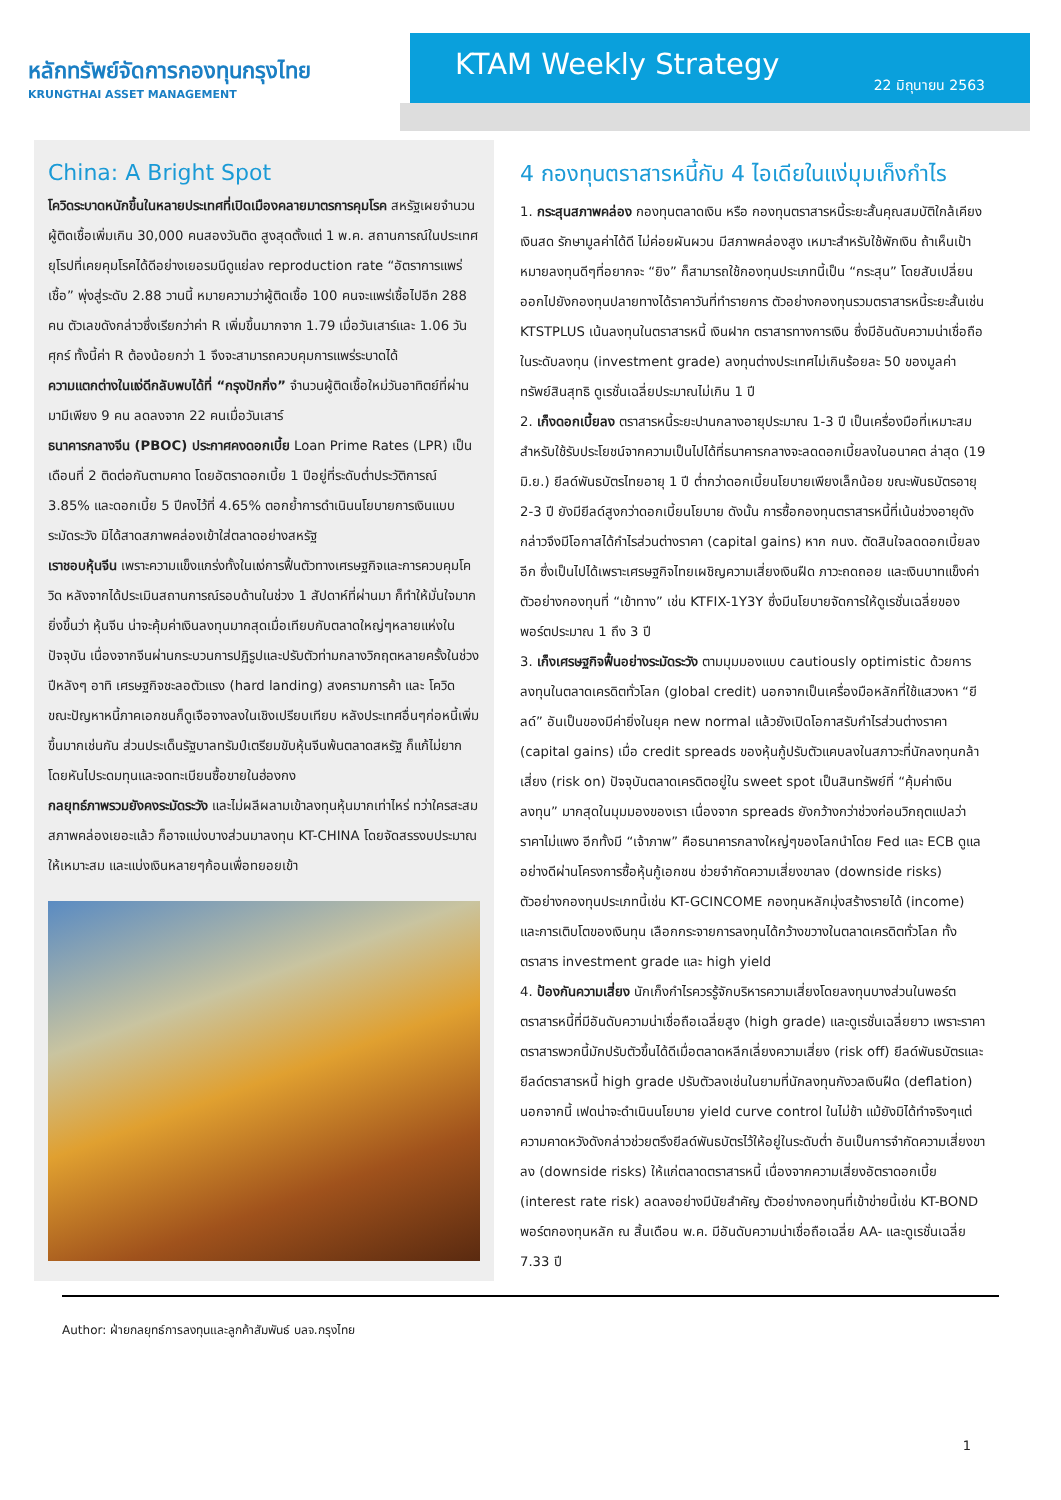หลักทรัพย์จัดการกองทุนกรุงไทย
KRUNGTHAI ASSET MANAGEMENT
KTAM Weekly Strategy
22 มิถุนายน 2563
China: A Bright Spot
โควิดระบาดหนักขึ้นในหลายประเทศที่เปิดเมืองคลายมาตรการคุมโรค สหรัฐเผยจำนวนผู้ติดเชื้อเพิ่มเกิน 30,000 คนสองวันติด สูงสุดตั้งแต่ 1 พ.ค. สถานการณ์ในประเทศยุโรปที่เคยคุมโรคได้ดีอย่างเยอรมนีดูแย่ลง reproduction rate “อัตราการแพร่เชื้อ” พุ่งสู่ระดับ 2.88 วานนี้ หมายความว่าผู้ติดเชื้อ 100 คนจะแพร่เชื้อไปอีก 288 คน ตัวเลขดังกล่าวซึ่งเรียกว่าค่า R เพิ่มขึ้นมากจาก 1.79 เมื่อวันเสาร์และ 1.06 วันศุกร์ ทั้งนี้ค่า R ต้องน้อยกว่า 1 จึงจะสามารถควบคุมการแพร่ระบาดได้
ความแตกต่างในแง่ดีกลับพบได้ที่ “กรุงปักกิ่ง” จำนวนผู้ติดเชื้อใหม่วันอาทิตย์ที่ผ่านมามีเพียง 9 คน ลดลงจาก 22 คนเมื่อวันเสาร์
ธนาคารกลางจีน (PBOC) ประกาศคงดอกเบี้ย Loan Prime Rates (LPR) เป็นเดือนที่ 2 ติดต่อกันตามคาด โดยอัตราดอกเบี้ย 1 ปีอยู่ที่ระดับต่ำประวัติการณ์ 3.85% และดอกเบี้ย 5 ปีคงไว้ที่ 4.65% ตอกย้ำการดำเนินนโยบายการเงินแบบระมัดระวัง มิได้สาดสภาพคล่องเข้าใส่ตลาดอย่างสหรัฐ
เราชอบหุ้นจีน เพราะความแข็งแกร่งทั้งในแง่การฟื้นตัวทางเศรษฐกิจและการควบคุมโควิด หลังจากได้ประเมินสถานการณ์รอบด้านในช่วง 1 สัปดาห์ที่ผ่านมา ก็ทำให้มั่นใจมากยิ่งขึ้นว่า หุ้นจีน น่าจะคุ้มค่าเงินลงทุนมากสุดเมื่อเทียบกับตลาดใหญ่ๆหลายแห่งในปัจจุบัน เนื่องจากจีนผ่านกระบวนการปฏิรูปและปรับตัวท่ามกลางวิกฤตหลายครั้งในช่วงปีหลังๆ อาทิ เศรษฐกิจชะลอตัวแรง (hard landing) สงครามการค้า และ โควิด ขณะปัญหาหนี้ภาคเอกชนก็ดูเจือจางลงในเชิงเปรียบเทียบ หลังประเทศอื่นๆก่อหนี้เพิ่มขึ้นมากเช่นกัน ส่วนประเด็นรัฐบาลทรัมป์เตรียมขับหุ้นจีนพ้นตลาดสหรัฐ ก็แก้ไม่ยากโดยหันไประดมทุนและจดทะเบียนซื้อขายในฮ่องกง
กลยุทธ์ภาพรวมยังคงระมัดระวัง และไม่ผลีผลามเข้าลงทุนหุ้นมากเท่าไหร่ ทว่าใครสะสมสภาพคล่องเยอะแล้ว ก็อาจแบ่งบางส่วนมาลงทุน KT-CHINA โดยจัดสรรงบประมาณให้เหมาะสม และแบ่งเงินหลายๆก้อนเพื่อทยอยเข้า
4 กองทุนตราสารหนี้กับ 4 ไอเดียในแง่มุมเก็งกำไร
1. กระสุนสภาพคล่อง กองทุนตลาดเงิน หรือ กองทุนตราสารหนี้ระยะสั้นคุณสมบัติใกล้เคียงเงินสด รักษามูลค่าได้ดี ไม่ค่อยผันผวน มีสภาพคล่องสูง เหมาะสำหรับใช้พักเงิน ถ้าเห็นเป้าหมายลงทุนดีๆที่อยากจะ “ยิง” ก็สามารถใช้กองทุนประเภทนี้เป็น “กระสุน” โดยสับเปลี่ยนออกไปยังกองทุนปลายทางได้ราคาวันที่ทำรายการ ตัวอย่างกองทุนรวมตราสารหนี้ระยะสั้นเช่น KTSTPLUS เน้นลงทุนในตราสารหนี้ เงินฝาก ตราสารทางการเงิน ซึ่งมีอันดับความน่าเชื่อถือในระดับลงทุน (investment grade) ลงทุนต่างประเทศไม่เกินร้อยละ 50 ของมูลค่าทรัพย์สินสุทธิ ดูเรชั่นเฉลี่ยประมาณไม่เกิน 1 ปี
2. เก็งดอกเบี้ยลง ตราสารหนี้ระยะปานกลางอายุประมาณ 1-3 ปี เป็นเครื่องมือที่เหมาะสมสำหรับใช้รับประโยชน์จากความเป็นไปได้ที่ธนาคารกลางจะลดดอกเบี้ยลงในอนาคต ล่าสุด (19 มิ.ย.) ยีลด์พันธบัตรไทยอายุ 1 ปี ต่ำกว่าดอกเบี้ยนโยบายเพียงเล็กน้อย ขณะพันธบัตรอายุ 2-3 ปี ยังมียีลด์สูงกว่าดอกเบี้ยนโยบาย ดังนั้น การซื้อกองทุนตราสารหนี้ที่เน้นช่วงอายุดังกล่าวจึงมีโอกาสได้กำไรส่วนต่างราคา (capital gains) หาก กนง. ตัดสินใจลดดอกเบี้ยลงอีก ซึ่งเป็นไปได้เพราะเศรษฐกิจไทยเผชิญความเสี่ยงเงินฝืด ภาวะถดถอย และเงินบาทแข็งค่า ตัวอย่างกองทุนที่ “เข้าทาง” เช่น KTFIX-1Y3Y ซึ่งมีนโยบายจัดการให้ดูเรชั่นเฉลี่ยของพอร์ตประมาณ 1 ถึง 3 ปี
3. เก็งเศรษฐกิจฟื้นอย่างระมัดระวัง ตามมุมมองแบบ cautiously optimistic ด้วยการลงทุนในตลาดเครดิตทั่วโลก (global credit) นอกจากเป็นเครื่องมือหลักที่ใช้แสวงหา “ยีลด์” อันเป็นของมีค่ายิ่งในยุค new normal แล้วยังเปิดโอกาสรับกำไรส่วนต่างราคา (capital gains) เมื่อ credit spreads ของหุ้นกู้ปรับตัวแคบลงในสภาวะที่นักลงทุนกล้าเสี่ยง (risk on) ปัจจุบันตลาดเครดิตอยู่ใน sweet spot เป็นสินทรัพย์ที่ “คุ้มค่าเงินลงทุน” มากสุดในมุมมองของเรา เนื่องจาก spreads ยังกว้างกว่าช่วงก่อนวิกฤตแปลว่าราคาไม่แพง อีกทั้งมี “เจ้าภาพ” คือธนาคารกลางใหญ่ๆของโลกนำโดย Fed และ ECB ดูแลอย่างดีผ่านโครงการซื้อหุ้นกู้เอกชน ช่วยจำกัดความเสี่ยงขาลง (downside risks) ตัวอย่างกองทุนประเภทนี้เช่น KT-GCINCOME กองทุนหลักมุ่งสร้างรายได้ (income) และการเติบโตของเงินทุน เลือกกระจายการลงทุนได้กว้างขวางในตลาดเครดิตทั่วโลก ทั้งตราสาร investment grade และ high yield
4. ป้องกันความเสี่ยง นักเก็งกำไรควรรู้จักบริหารความเสี่ยงโดยลงทุนบางส่วนในพอร์ตตราสารหนี้ที่มีอันดับความน่าเชื่อถือเฉลี่ยสูง (high grade) และดูเรชั่นเฉลี่ยยาว เพราะราคาตราสารพวกนี้มักปรับตัวขึ้นได้ดีเมื่อตลาดหลีกเลี่ยงความเสี่ยง (risk off) ยีลด์พันธบัตรและยีลด์ตราสารหนี้ high grade ปรับตัวลงเช่นในยามที่นักลงทุนกังวลเงินฝืด (deflation) นอกจากนี้ เฟดน่าจะดำเนินนโยบาย yield curve control ในไม่ช้า แม้ยังมิได้ทำจริงๆแต่ความคาดหวังดังกล่าวช่วยตรึงยีลด์พันธบัตรไว้ให้อยู่ในระดับต่ำ อันเป็นการจำกัดความเสี่ยงขาลง (downside risks) ให้แก่ตลาดตราสารหนี้ เนื่องจากความเสี่ยงอัตราดอกเบี้ย (interest rate risk) ลดลงอย่างมีนัยสำคัญ ตัวอย่างกองทุนที่เข้าข่ายนี้เช่น KT-BOND พอร์ตกองทุนหลัก ณ สิ้นเดือน พ.ค. มีอันดับความน่าเชื่อถือเฉลี่ย AA- และดูเรชั่นเฉลี่ย 7.33 ปี
Author: ฝ่ายกลยุทธ์การลงทุนและลูกค้าสัมพันธ์ บลจ.กรุงไทย
1